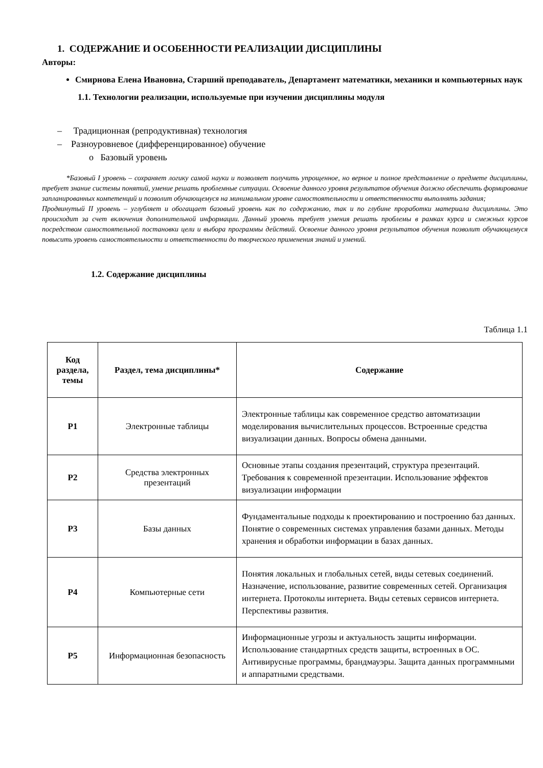1. СОДЕРЖАНИЕ И ОСОБЕННОСТИ РЕАЛИЗАЦИИ ДИСЦИПЛИНЫ
Авторы:
Смирнова Елена Ивановна, Старший преподаватель, Департамент математики, механики и компьютерных наук
1.1. Технологии реализации, используемые при изучении дисциплины модуля
– Традиционная (репродуктивная) технология
– Разноуровневое (дифференцированное) обучение
o Базовый уровень
*Базовый I уровень – сохраняет логику самой науки и позволяет получить упрощенное, но верное и полное представление о предмете дисциплины, требует знание системы понятий, умение решать проблемные ситуации. Освоение данного уровня результатов обучения должно обеспечить формирование запланированных компетенций и позволит обучающемуся на минимальном уровне самостоятельности и ответственности выполнять задания;
Продвинутый II уровень – углубляет и обогащает базовый уровень как по содержанию, так и по глубине проработки материала дисциплины. Это происходит за счет включения дополнительной информации. Данный уровень требует умения решать проблемы в рамках курса и смежных курсов посредством самостоятельной постановки цели и выбора программы действий. Освоение данного уровня результатов обучения позволит обучающемуся повысить уровень самостоятельности и ответственности до творческого применения знаний и умений.
1.2. Содержание дисциплины
Таблица 1.1
| Код раздела, темы | Раздел, тема дисциплины* | Содержание |
| --- | --- | --- |
| Р1 | Электронные таблицы | Электронные таблицы как современное средство автоматизации моделирования вычислительных процессов. Встроенные средства визуализации данных. Вопросы обмена данными. |
| Р2 | Средства электронных презентаций | Основные этапы создания презентаций, структура презентаций. Требования к современной презентации. Использование эффектов визуализации информации |
| Р3 | Базы данных | Фундаментальные подходы к проектированию и построению баз данных. Понятие о современных системах управления базами данных. Методы хранения и обработки информации в базах данных. |
| Р4 | Компьютерные сети | Понятия локальных и глобальных сетей, виды сетевых соединений. Назначение, использование, развитие современных сетей. Организация интернета. Протоколы интернета. Виды сетевых сервисов интернета. Перспективы развития. |
| Р5 | Информационная безопасность | Информационные угрозы и актуальность защиты информации. Использование стандартных средств защиты, встроенных в ОС. Антивирусные программы, брандмауэры. Защита данных программными и аппаратными средствами. |